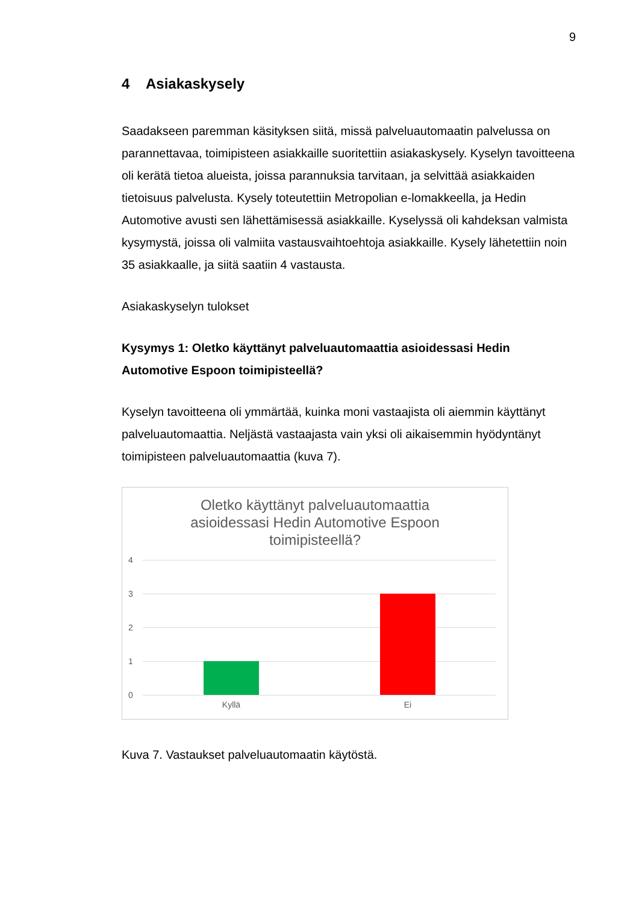9
4 Asiakaskysely
Saadakseen paremman käsityksen siitä, missä palveluautomaatin palvelussa on parannettavaa, toimipisteen asiakkaille suoritettiin asiakaskysely. Kyselyn tavoitteena oli kerätä tietoa alueista, joissa parannuksia tarvitaan, ja selvittää asiakkaiden tietoisuus palvelusta. Kysely toteutettiin Metropolian e-lomakkeella, ja Hedin Automotive avusti sen lähettämisessä asiakkaille. Kyselyssä oli kahdeksan valmista kysymystä, joissa oli valmiita vastausvaihtoehtoja asiakkaille. Kysely lähetettiin noin 35 asiakkaalle, ja siitä saatiin 4 vastausta.
Asiakaskyselyn tulokset
Kysymys 1: Oletko käyttänyt palveluautomaattia asioidessasi Hedin Automotive Espoon toimipisteellä?
Kyselyn tavoitteena oli ymmärtää, kuinka moni vastaajista oli aiemmin käyttänyt palveluautomaattia. Neljästä vastaajasta vain yksi oli aikaisemmin hyödyntänyt toimipisteen palveluautomaattia (kuva 7).
Oletko käyttänyt palveluautomaattia
asioidessasi Hedin Automotive Espoon
toimipisteellä?
4
3
2
1
0
Kyllä Ei
Kuva 7. Vastaukset palveluautomaatin käytöstä.